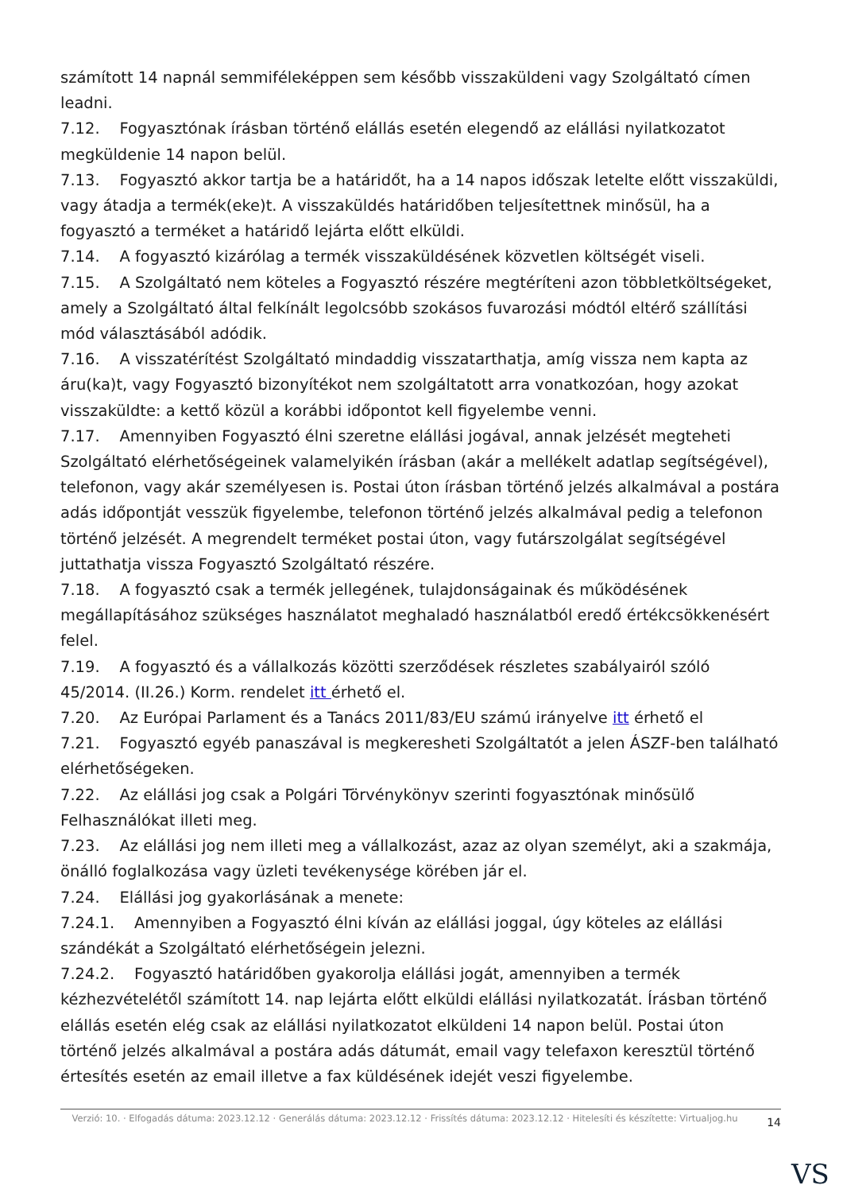számított 14 napnál semmiféleképpen sem később visszaküldeni vagy Szolgáltató címen leadni.
7.12. Fogyasztónak írásban történő elállás esetén elegendő az elállási nyilatkozatot megküldenie 14 napon belül.
7.13. Fogyasztó akkor tartja be a határidőt, ha a 14 napos időszak letelte előtt visszaküldi, vagy átadja a termék(eke)t. A visszaküldés határidőben teljesítettnek minősül, ha a fogyasztó a terméket a határidő lejárta előtt elküldi.
7.14. A fogyasztó kizárólag a termék visszaküldésének közvetlen költségét viseli.
7.15. A Szolgáltató nem köteles a Fogyasztó részére megtéríteni azon többletköltségeket, amely a Szolgáltató által felkínált legolcsóbb szokásos fuvarozási módtól eltérő szállítási mód választásából adódik.
7.16. A visszatérítést Szolgáltató mindaddig visszatarthatja, amíg vissza nem kapta az áru(ka)t, vagy Fogyasztó bizonyítékot nem szolgáltatott arra vonatkozóan, hogy azokat visszaküldte: a kettő közül a korábbi időpontot kell figyelembe venni.
7.17. Amennyiben Fogyasztó élni szeretne elállási jogával, annak jelzését megteheti Szolgáltató elérhetőségeinek valamelyikén írásban (akár a mellékelt adatlap segítségével), telefonon, vagy akár személyesen is. Postai úton írásban történő jelzés alkalmával a postára adás időpontját vesszük figyelembe, telefonon történő jelzés alkalmával pedig a telefonon történő jelzését. A megrendelt terméket postai úton, vagy futárszolgálat segítségével juttathatja vissza Fogyasztó Szolgáltató részére.
7.18. A fogyasztó csak a termék jellegének, tulajdonságainak és működésének megállapításához szükséges használatot meghaladó használatból eredő értékcsökkenésért felel.
7.19. A fogyasztó és a vállalkozás közötti szerződések részletes szabályairól szóló 45/2014. (II.26.) Korm. rendelet itt érhető el.
7.20. Az Európai Parlament és a Tanács 2011/83/EU számú irányelve itt érhető el
7.21. Fogyasztó egyéb panaszával is megkeresheti Szolgáltatót a jelen ÁSZF-ben található elérhetőségeken.
7.22. Az elállási jog csak a Polgári Törvénykönyv szerinti fogyasztónak minősülő Felhasználókat illeti meg.
7.23. Az elállási jog nem illeti meg a vállalkozást, azaz az olyan személyt, aki a szakmája, önálló foglalkozása vagy üzleti tevékenysége körében jár el.
7.24. Elállási jog gyakorlásának a menete:
7.24.1. Amennyiben a Fogyasztó élni kíván az elállási joggal, úgy köteles az elállási szándékát a Szolgáltató elérhetőségein jelezni.
7.24.2. Fogyasztó határidőben gyakorolja elállási jogát, amennyiben a termék kézhezvételétől számított 14. nap lejárta előtt elküldi elállási nyilatkozatát. Írásban történő elállás esetén elég csak az elállási nyilatkozatot elküldeni 14 napon belül. Postai úton történő jelzés alkalmával a postára adás dátumát, email vagy telefaxon keresztül történő értesítés esetén az email illetve a fax küldésének idejét veszi figyelembe.
Verzió: 10. · Elfogadás dátuma: 2023.12.12 · Generálás dátuma: 2023.12.12 · Frissítés dátuma: 2023.12.12 · Hitelesíti és készítette: Virtualjog.hu
14
VS